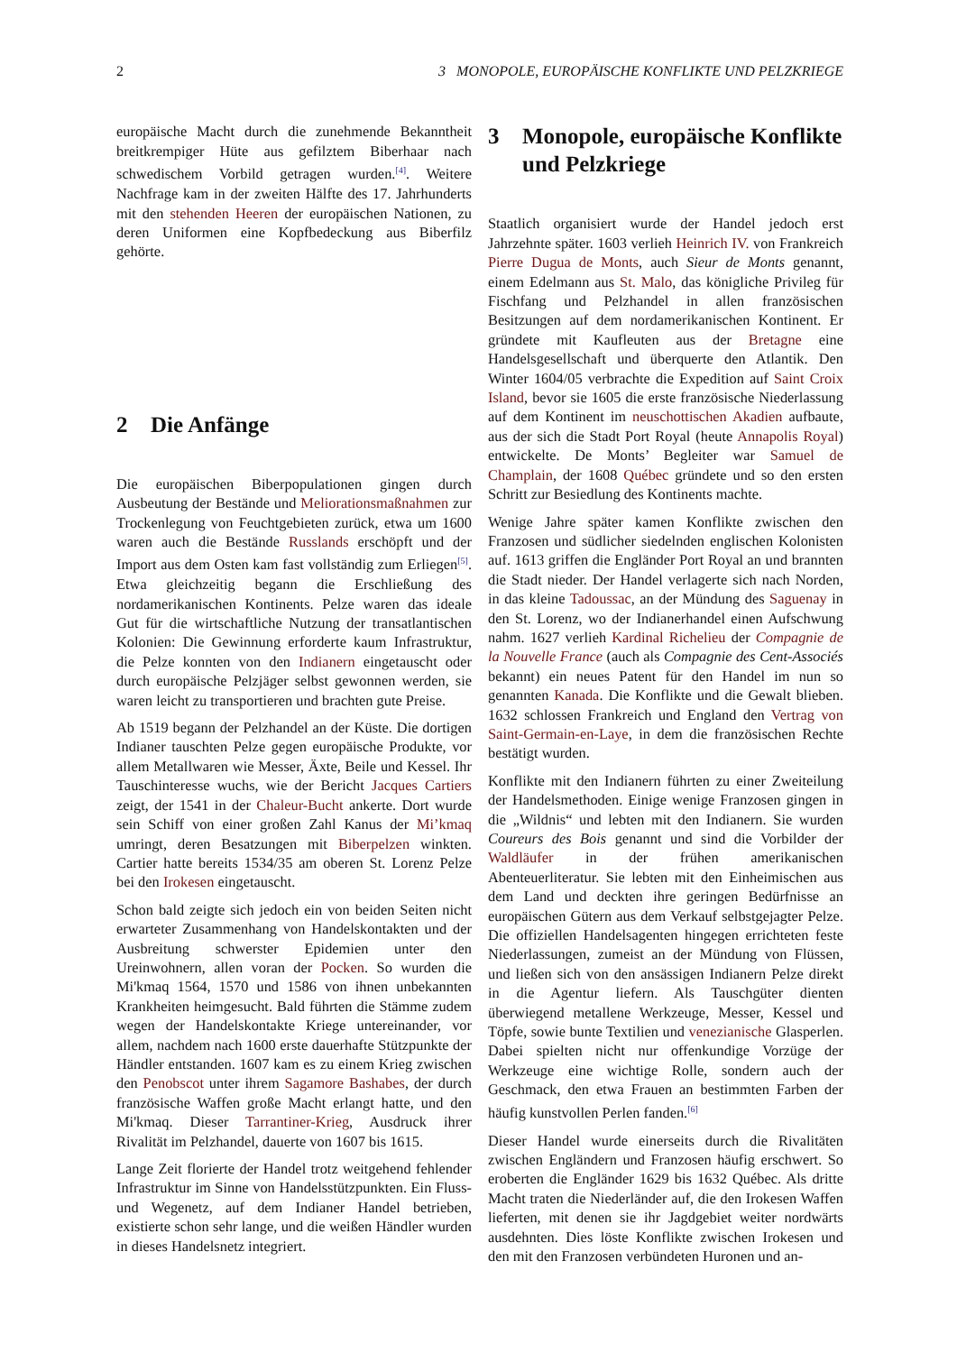2 3 MONOPOLE, EUROPÄISCHE KONFLIKTE UND PELZKRIEGE
europäische Macht durch die zunehmende Bekanntheit breitkrempiger Hüte aus gefilztem Biberhaar nach schwedischem Vorbild getragen wurden.<sup>[4]</sup>. Weitere Nachfrage kam in der zweiten Hälfte des 17. Jahrhunderts mit den stehenden Heeren der europäischen Nationen, zu deren Uniformen eine Kopfbedeckung aus Biberfilz gehörte.
2 Die Anfänge
Die europäischen Biberpopulationen gingen durch Ausbeutung der Bestände und Meliorationsmaßnahmen zur Trockenlegung von Feuchtgebieten zurück, etwa um 1600 waren auch die Bestände Russlands erschöpft und der Import aus dem Osten kam fast vollständig zum Erliegen<sup>[5]</sup>. Etwa gleichzeitig begann die Erschließung des nordamerikanischen Kontinents. Pelze waren das ideale Gut für die wirtschaftliche Nutzung der transatlantischen Kolonien: Die Gewinnung erforderte kaum Infrastruktur, die Pelze konnten von den Indianern eingetauscht oder durch europäische Pelzjäger selbst gewonnen werden, sie waren leicht zu transportieren und brachten gute Preise.
Ab 1519 begann der Pelzhandel an der Küste. Die dortigen Indianer tauschten Pelze gegen europäische Produkte, vor allem Metallwaren wie Messer, Äxte, Beile und Kessel. Ihr Tauschinteresse wuchs, wie der Bericht Jacques Cartiers zeigt, der 1541 in der Chaleur-Bucht ankerte. Dort wurde sein Schiff von einer großen Zahl Kanus der Mi’kmaq umringt, deren Besatzungen mit Biberpelzen winkten. Cartier hatte bereits 1534/35 am oberen St. Lorenz Pelze bei den Irokesen eingetauscht.
Schon bald zeigte sich jedoch ein von beiden Seiten nicht erwarteter Zusammenhang von Handelskontakten und der Ausbreitung schwerster Epidemien unter den Ureinwohnern, allen voran der Pocken. So wurden die Mi'kmaq 1564, 1570 und 1586 von ihnen unbekannten Krankheiten heimgesucht. Bald führten die Stämme zudem wegen der Handelskontakte Kriege untereinander, vor allem, nachdem nach 1600 erste dauerhafte Stützpunkte der Händler entstanden. 1607 kam es zu einem Krieg zwischen den Penobscot unter ihrem Sagamore Bashabes, der durch französische Waffen große Macht erlangt hatte, und den Mi'kmaq. Dieser Tarrantiner-Krieg, Ausdruck ihrer Rivalität im Pelzhandel, dauerte von 1607 bis 1615.
Lange Zeit florierte der Handel trotz weitgehend fehlender Infrastruktur im Sinne von Handelsstützpunkten. Ein Fluss- und Wegenetz, auf dem Indianer Handel betrieben, existierte schon sehr lange, und die weißen Händler wurden in dieses Handelsnetz integriert.
3 Monopole, europäische Konflikte und Pelzkriege
Staatlich organisiert wurde der Handel jedoch erst Jahrzehnte später. 1603 verlieh Heinrich IV. von Frankreich Pierre Dugua de Monts, auch Sieur de Monts genannt, einem Edelmann aus St. Malo, das königliche Privileg für Fischfang und Pelzhandel in allen französischen Besitzungen auf dem nordamerikanischen Kontinent. Er gründete mit Kaufleuten aus der Bretagne eine Handelsgesellschaft und überquerte den Atlantik. Den Winter 1604/05 verbrachte die Expedition auf Saint Croix Island, bevor sie 1605 die erste französische Niederlassung auf dem Kontinent im neuschottischen Akadien aufbaute, aus der sich die Stadt Port Royal (heute Annapolis Royal) entwickelte. De Monts’ Begleiter war Samuel de Champlain, der 1608 Québec gründete und so den ersten Schritt zur Besiedlung des Kontinents machte.
Wenige Jahre später kamen Konflikte zwischen den Franzosen und südlicher siedelnden englischen Kolonisten auf. 1613 griffen die Engländer Port Royal an und brannten die Stadt nieder. Der Handel verlagerte sich nach Norden, in das kleine Tadoussac, an der Mündung des Saguenay in den St. Lorenz, wo der Indianerhandel einen Aufschwung nahm. 1627 verlieh Kardinal Richelieu der Compagnie de la Nouvelle France (auch als Compagnie des Cent-Associés bekannt) ein neues Patent für den Handel im nun so genannten Kanada. Die Konflikte und die Gewalt blieben. 1632 schlossen Frankreich und England den Vertrag von Saint-Germain-en-Laye, in dem die französischen Rechte bestätigt wurden.
Konflikte mit den Indianern führten zu einer Zweiteilung der Handelsmethoden. Einige wenige Franzosen gingen in die „Wildnis“ und lebten mit den Indianern. Sie wurden Coureurs des Bois genannt und sind die Vorbilder der Waldläufer in der frühen amerikanischen Abenteuerliteratur. Sie lebten mit den Einheimischen aus dem Land und deckten ihre geringen Bedürfnisse an europäischen Gütern aus dem Verkauf selbstgejagter Pelze. Die offiziellen Handelsagenten hingegen errichteten feste Niederlassungen, zumeist an der Mündung von Flüssen, und ließen sich von den ansässigen Indianern Pelze direkt in die Agentur liefern. Als Tauschgüter dienten überwiegend metallene Werkzeuge, Messer, Kessel und Töpfe, sowie bunte Textilien und venezianische Glasperlen. Dabei spielten nicht nur offenkundige Vorzüge der Werkzeuge eine wichtige Rolle, sondern auch der Geschmack, den etwa Frauen an bestimmten Farben der häufig kunstvollen Perlen fanden.<sup>[6]</sup>
Dieser Handel wurde einerseits durch die Rivalitäten zwischen Engländern und Franzosen häufig erschwert. So eroberten die Engländer 1629 bis 1632 Québec. Als dritte Macht traten die Niederländer auf, die den Irokesen Waffen lieferten, mit denen sie ihr Jagdgebiet weiter nordwärts ausdehnten. Dies löste Konflikte zwischen Irokesen und den mit den Franzosen verbündeten Huronen und an-